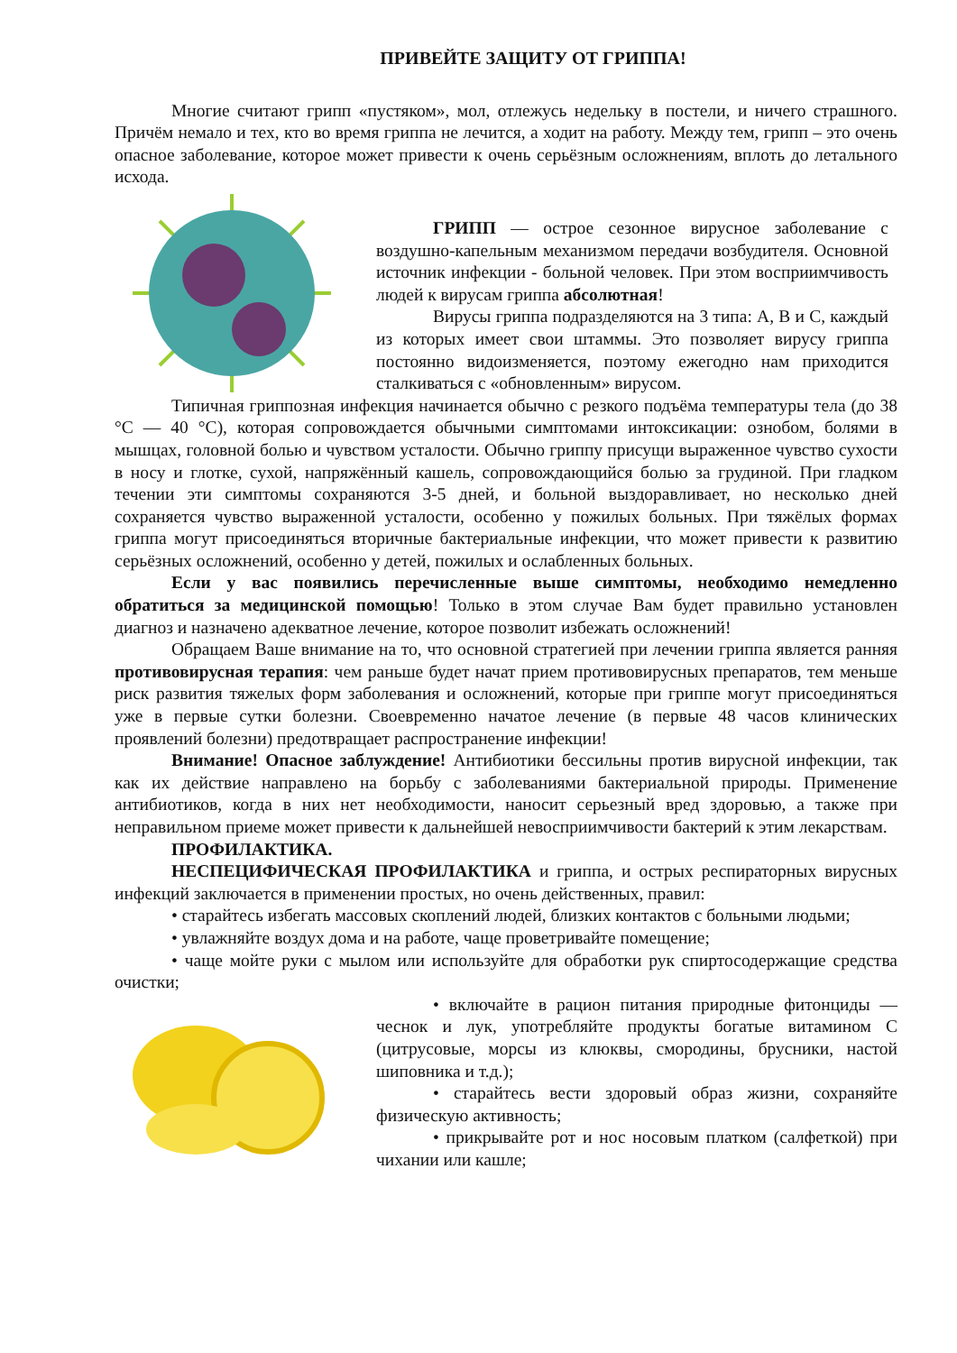ПРИВЕЙТЕ ЗАЩИТУ ОТ ГРИППА!
Многие считают грипп «пустяком», мол, отлежусь недельку в постели, и ничего страшного. Причём немало и тех, кто во время гриппа не лечится, а ходит на работу. Между тем, грипп – это очень опасное заболевание, которое может привести к очень серьёзным осложнениям, вплоть до летального исхода.
ГРИПП — острое сезонное вирусное заболевание с воздушно-капельным механизмом передачи возбудителя. Основной источник инфекции - больной человек. При этом восприимчивость людей к вирусам гриппа абсолютная!
Вирусы гриппа подразделяются на 3 типа: A, B и C, каждый из которых имеет свои штаммы. Это позволяет вирусу гриппа постоянно видоизменяется, поэтому ежегодно нам приходится сталкиваться с «обновленным» вирусом.
Типичная гриппозная инфекция начинается обычно с резкого подъёма температуры тела (до 38 °С — 40 °С), которая сопровождается обычными симптомами интоксикации: ознобом, болями в мышцах, головной болью и чувством усталости. Обычно гриппу присущи выраженное чувство сухости в носу и глотке, сухой, напряжённый кашель, сопровождающийся болью за грудиной. При гладком течении эти симптомы сохраняются 3-5 дней, и больной выздоравливает, но несколько дней сохраняется чувство выраженной усталости, особенно у пожилых больных. При тяжёлых формах гриппа могут присоединяться вторичные бактериальные инфекции, что может привести к развитию серьёзных осложнений, особенно у детей, пожилых и ослабленных больных.
Если у вас появились перечисленные выше симптомы, необходимо немедленно обратиться за медицинской помощью! Только в этом случае Вам будет правильно установлен диагноз и назначено адекватное лечение, которое позволит избежать осложнений!
Обращаем Ваше внимание на то, что основной стратегией при лечении гриппа является ранняя противовирусная терапия: чем раньше будет начат прием противовирусных препаратов, тем меньше риск развития тяжелых форм заболевания и осложнений, которые при гриппе могут присоединяться уже в первые сутки болезни. Своевременно начатое лечение (в первые 48 часов клинических проявлений болезни) предотвращает распространение инфекции!
Внимание! Опасное заблуждение! Антибиотики бессильны против вирусной инфекции, так как их действие направлено на борьбу с заболеваниями бактериальной природы. Применение антибиотиков, когда в них нет необходимости, наносит серьезный вред здоровью, а также при неправильном приеме может привести к дальнейшей невосприимчивости бактерий к этим лекарствам.
ПРОФИЛАКТИКА.
НЕСПЕЦИФИЧЕСКАЯ ПРОФИЛАКТИКА и гриппа, и острых респираторных вирусных инфекций заключается в применении простых, но очень действенных, правил:
• старайтесь избегать массовых скоплений людей, близких контактов с больными людьми;
• увлажняйте воздух дома и на работе, чаще проветривайте помещение;
• чаще мойте руки с мылом или используйте для обработки рук спиртосодержащие средства очистки;
• включайте в рацион питания природные фитонциды — чеснок и лук, употребляйте продукты богатые витамином С (цитрусовые, морсы из клюквы, смородины, брусники, настой шиповника и т.д.);
• старайтесь вести здоровый образ жизни, сохраняйте физическую активность;
• прикрывайте рот и нос носовым платком (салфеткой) при чихании или кашле;